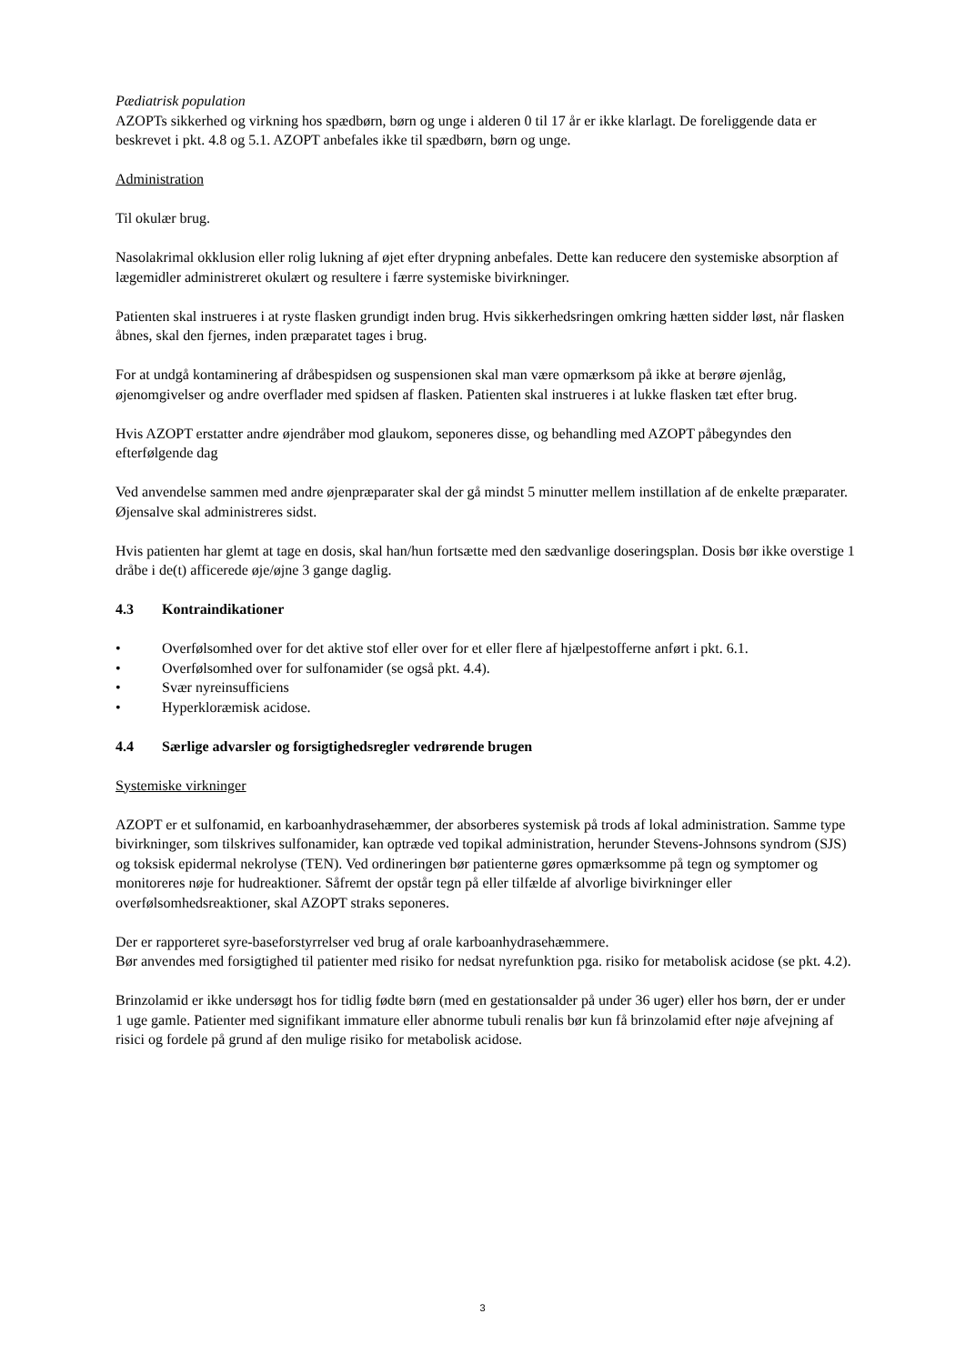Pædiatrisk population
AZOPTs sikkerhed og virkning hos spædbørn, børn og unge i alderen 0 til 17 år er ikke klarlagt. De foreliggende data er beskrevet i pkt. 4.8 og 5.1. AZOPT anbefales ikke til spædbørn, børn og unge.
Administration
Til okulær brug.
Nasolakrimal okklusion eller rolig lukning af øjet efter drypning anbefales. Dette kan reducere den systemiske absorption af lægemidler administreret okulært og resultere i færre systemiske bivirkninger.
Patienten skal instrueres i at ryste flasken grundigt inden brug. Hvis sikkerhedsringen omkring hætten sidder løst, når flasken åbnes, skal den fjernes, inden præparatet tages i brug.
For at undgå kontaminering af dråbespidsen og suspensionen skal man være opmærksom på ikke at berøre øjenlåg, øjenomgivelser og andre overflader med spidsen af flasken. Patienten skal instrueres i at lukke flasken tæt efter brug.
Hvis AZOPT erstatter andre øjendråber mod glaukom, seponeres disse, og behandling med AZOPT påbegyndes den efterfølgende dag
Ved anvendelse sammen med andre øjenpræparater skal der gå mindst 5 minutter mellem instillation af de enkelte præparater. Øjensalve skal administreres sidst.
Hvis patienten har glemt at tage en dosis, skal han/hun fortsætte med den sædvanlige doseringsplan. Dosis bør ikke overstige 1 dråbe i de(t) afficerede øje/øjne 3 gange daglig.
4.3 Kontraindikationer
• Overfølsomhed over for det aktive stof eller over for et eller flere af hjælpestofferne anført i pkt. 6.1.
• Overfølsomhed over for sulfonamider (se også pkt. 4.4).
• Svær nyreinsufficiens
• Hyperkloræmisk acidose.
4.4 Særlige advarsler og forsigtighedsregler vedrørende brugen
Systemiske virkninger
AZOPT er et sulfonamid, en karboanhydrasehæmmer, der absorberes systemisk på trods af lokal administration. Samme type bivirkninger, som tilskrives sulfonamider, kan optræde ved topikal administration, herunder Stevens-Johnsons syndrom (SJS) og toksisk epidermal nekrolyse (TEN). Ved ordineringen bør patienterne gøres opmærksomme på tegn og symptomer og monitoreres nøje for hudreaktioner. Såfremt der opstår tegn på eller tilfælde af alvorlige bivirkninger eller overfølsomhedsreaktioner, skal AZOPT straks seponeres.
Der er rapporteret syre-baseforstyrrelser ved brug af orale karboanhydrasehæmmere.
Bør anvendes med forsigtighed til patienter med risiko for nedsat nyrefunktion pga. risiko for metabolisk acidose (se pkt. 4.2).
Brinzolamid er ikke undersøgt hos for tidlig fødte børn (med en gestationsalder på under 36 uger) eller hos børn, der er under 1 uge gamle. Patienter med signifikant immature eller abnorme tubuli renalis bør kun få brinzolamid efter nøje afvejning af risici og fordele på grund af den mulige risiko for metabolisk acidose.
3